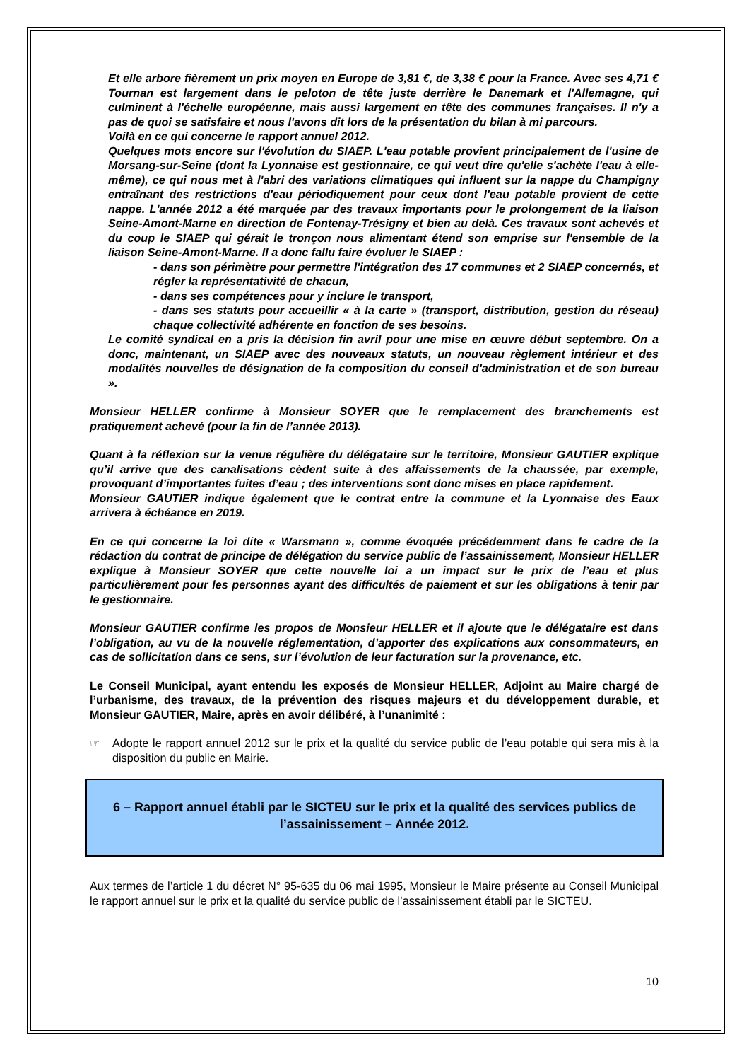Et elle arbore fièrement un prix moyen en Europe de 3,81 €, de 3,38 € pour la France. Avec ses 4,71 € Tournan est largement dans le peloton de tête juste derrière le Danemark et l'Allemagne, qui culminent à l'échelle européenne, mais aussi largement en tête des communes françaises. Il n'y a pas de quoi se satisfaire et nous l'avons dit lors de la présentation du bilan à mi parcours.
Voilà en ce qui concerne le rapport annuel 2012.
Quelques mots encore sur l'évolution du SIAEP. L'eau potable provient principalement de l'usine de Morsang-sur-Seine (dont la Lyonnaise est gestionnaire, ce qui veut dire qu'elle s'achète l'eau à elle-même), ce qui nous met à l'abri des variations climatiques qui influent sur la nappe du Champigny entraînant des restrictions d'eau périodiquement pour ceux dont l'eau potable provient de cette nappe. L'année 2012 a été marquée par des travaux importants pour le prolongement de la liaison Seine-Amont-Marne en direction de Fontenay-Trésigny et bien au delà. Ces travaux sont achevés et du coup le SIAEP qui gérait le tronçon nous alimentant étend son emprise sur l'ensemble de la liaison Seine-Amont-Marne. Il a donc fallu faire évoluer le SIAEP :
- dans son périmètre pour permettre l'intégration des 17 communes et 2 SIAEP concernés, et régler la représentativité de chacun,
- dans ses compétences pour y inclure le transport,
- dans ses statuts pour accueillir « à la carte » (transport, distribution, gestion du réseau) chaque collectivité adhérente en fonction de ses besoins.
Le comité syndical en a pris la décision fin avril pour une mise en œuvre début septembre. On a donc, maintenant, un SIAEP avec des nouveaux statuts, un nouveau règlement intérieur et des modalités nouvelles de désignation de la composition du conseil d'administration et de son bureau ».
Monsieur HELLER confirme à Monsieur SOYER que le remplacement des branchements est pratiquement achevé (pour la fin de l’année 2013).
Quant à la réflexion sur la venue régulière du délégataire sur le territoire, Monsieur GAUTIER explique qu’il arrive que des canalisations cèdent suite à des affaissements de la chaussée, par exemple, provoquant d’importantes fuites d’eau ; des interventions sont donc mises en place rapidement.
Monsieur GAUTIER indique également que le contrat entre la commune et la Lyonnaise des Eaux arrivera à échéance en 2019.
En ce qui concerne la loi dite « Warsmann », comme évoquée précédemment dans le cadre de la rédaction du contrat de principe de délégation du service public de l’assainissement, Monsieur HELLER explique à Monsieur SOYER que cette nouvelle loi a un impact sur le prix de l’eau et plus particulièrement pour les personnes ayant des difficultés de paiement et sur les obligations à tenir par le gestionnaire.
Monsieur GAUTIER confirme les propos de Monsieur HELLER et il ajoute que le délégataire est dans l’obligation, au vu de la nouvelle réglementation, d’apporter des explications aux consommateurs, en cas de sollicitation dans ce sens, sur l’évolution de leur facturation sur la provenance, etc.
Le Conseil Municipal, ayant entendu les exposés de Monsieur HELLER, Adjoint au Maire chargé de l’urbanisme, des travaux, de la prévention des risques majeurs et du développement durable, et Monsieur GAUTIER, Maire, après en avoir délibéré, à l’unanimité :
☞ Adopte le rapport annuel 2012 sur le prix et la qualité du service public de l’eau potable qui sera mis à la disposition du public en Mairie.
6 – Rapport annuel établi par le SICTEU sur le prix et la qualité des services publics de l’assainissement – Année 2012.
Aux termes de l’article 1 du décret N° 95-635 du 06 mai 1995, Monsieur le Maire présente au Conseil Municipal le rapport annuel sur le prix et la qualité du service public de l’assainissement établi par le SICTEU.
10